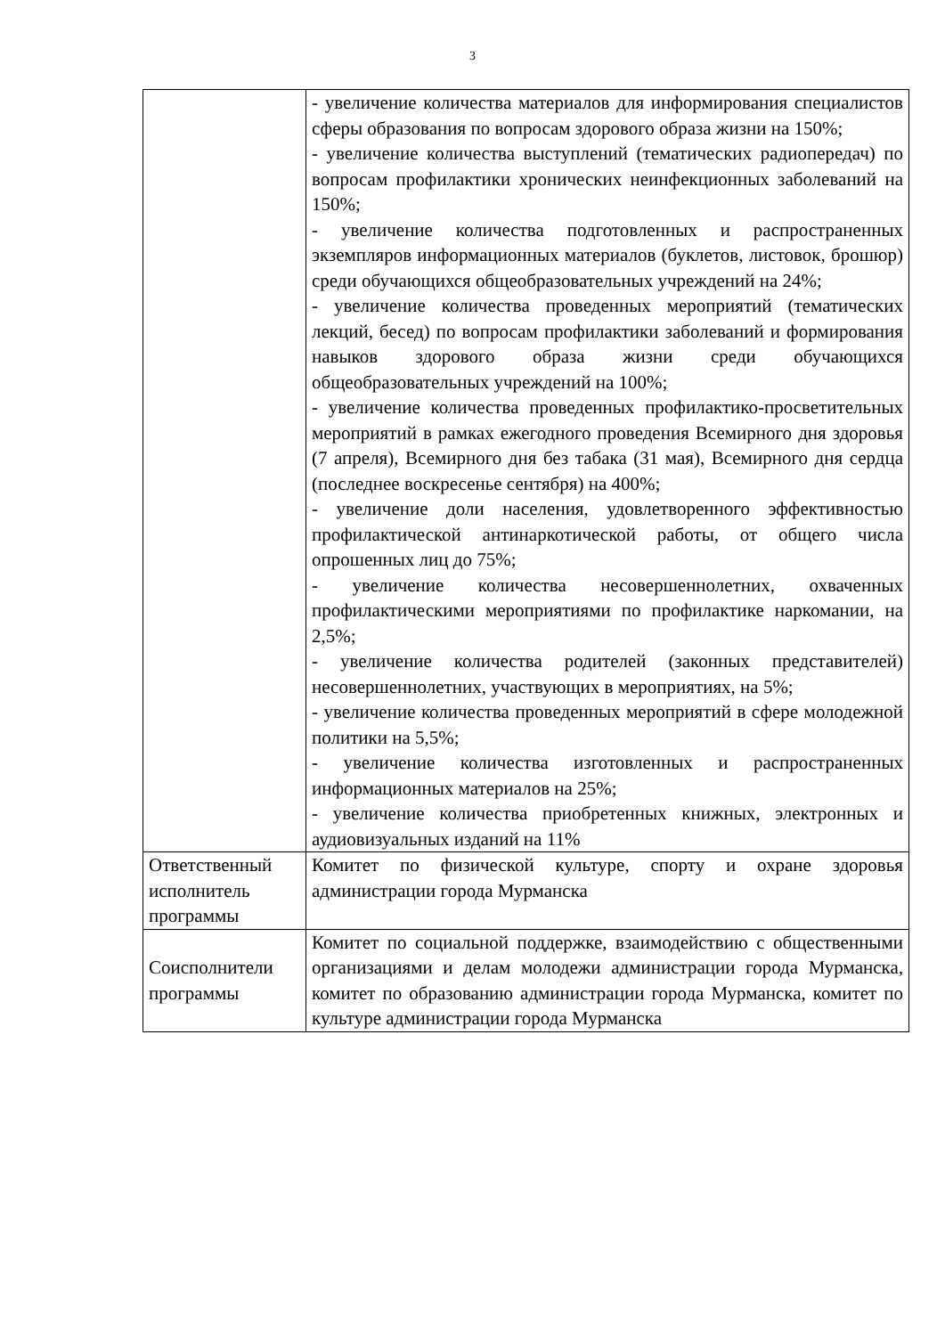3
| | - увеличение количества материалов для информирования специалистов сферы образования по вопросам здорового образа жизни на 150%; - увеличение количества выступлений (тематических радиопередач) по вопросам профилактики хронических неинфекционных заболеваний на 150%; - увеличение количества подготовленных и распространенных экземпляров информационных материалов (буклетов, листовок, брошюр) среди обучающихся общеобразовательных учреждений на 24%; - увеличение количества проведенных мероприятий (тематических лекций, бесед) по вопросам профилактики заболеваний и формирования навыков здорового образа жизни среди обучающихся общеобразовательных учреждений на 100%; - увеличение количества проведенных профилактико-просветительных мероприятий в рамках ежегодного проведения Всемирного дня здоровья (7 апреля), Всемирного дня без табака (31 мая), Всемирного дня сердца (последнее воскресенье сентября) на 400%; - увеличение доли населения, удовлетворенного эффективностью профилактической антинаркотической работы, от общего числа опрошенных лиц до 75%; - увеличение количества несовершеннолетних, охваченных профилактическими мероприятиями по профилактике наркомании, на 2,5%; - увеличение количества родителей (законных представителей) несовершеннолетних, участвующих в мероприятиях, на 5%; - увеличение количества проведенных мероприятий в сфере молодежной политики на 5,5%; - увеличение количества изготовленных и распространенных информационных материалов на 25%; - увеличение количества приобретенных книжных, электронных и аудиовизуальных изданий на 11% |
| Ответственный исполнитель программы | Комитет по физической культуре, спорту и охране здоровья администрации города Мурманска |
| Соисполнители программы | Комитет по социальной поддержке, взаимодействию с общественными организациями и делам молодежи администрации города Мурманска, комитет по образованию администрации города Мурманска, комитет по культуре администрации города Мурманска |